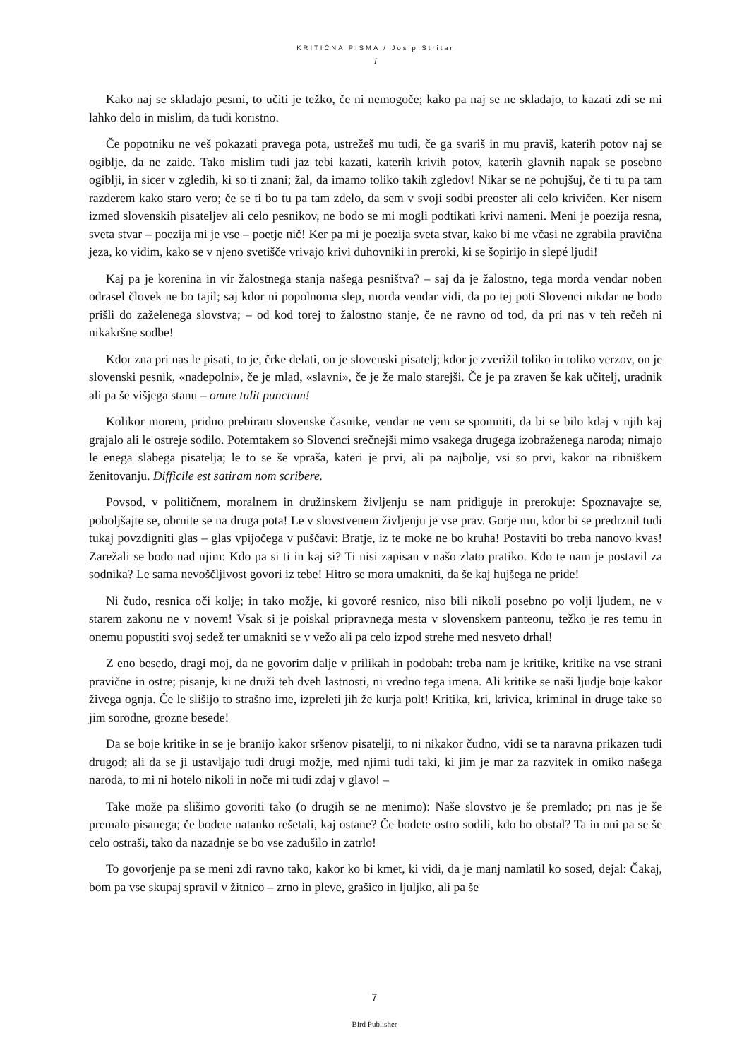KRITIČNA PISMA / Josip Stritar
I
Kako naj se skladajo pesmi, to učiti je težko, če ni nemogoče; kako pa naj se ne skladajo, to kazati zdi se mi lahko delo in mislim, da tudi koristno.
Če popotniku ne veš pokazati pravega pota, ustrežeš mu tudi, če ga svariš in mu praviš, katerih potov naj se ogiblje, da ne zaide. Tako mislim tudi jaz tebi kazati, katerih krivih potov, katerih glavnih napak se posebno ogiblji, in sicer v zgledih, ki so ti znani; žal, da imamo toliko takih zgledov! Nikar se ne pohujšuj, če ti tu pa tam razderem kako staro vero; če se ti bo tu pa tam zdelo, da sem v svoji sodbi preoster ali celo krivičen. Ker nisem izmed slovenskih pisateljev ali celo pesnikov, ne bodo se mi mogli podtikati krivi nameni. Meni je poezija resna, sveta stvar – poezija mi je vse – poetje nič! Ker pa mi je poezija sveta stvar, kako bi me včasi ne zgrabila pravična jeza, ko vidim, kako se v njeno svetišče vrivajo krivi duhovniki in preroki, ki se šopirijo in slepé ljudi!
Kaj pa je korenina in vir žalostnega stanja našega pesništva? – saj da je žalostno, tega morda vendar noben odrasel človek ne bo tajil; saj kdor ni popolnoma slep, morda vendar vidi, da po tej poti Slovenci nikdar ne bodo prišli do zaželenega slovstva; – od kod torej to žalostno stanje, če ne ravno od tod, da pri nas v teh rečeh ni nikakršne sodbe!
Kdor zna pri nas le pisati, to je, črke delati, on je slovenski pisatelj; kdor je zverižil toliko in toliko verzov, on je slovenski pesnik, «nadepolni», če je mlad, «slavni», če je že malo starejši. Če je pa zraven še kak učitelj, uradnik ali pa še višjega stanu – omne tulit punctum!
Kolikor morem, pridno prebiram slovenske časnike, vendar ne vem se spomniti, da bi se bilo kdaj v njih kaj grajalo ali le ostreje sodilo. Potemtakem so Slovenci srečnejši mimo vsakega drugega izobraženega naroda; nimajo le enega slabega pisatelja; le to se še vpraša, kateri je prvi, ali pa najbolje, vsi so prvi, kakor na ribniškem ženitovanju. Difficile est satiram nom scribere.
Povsod, v političnem, moralnem in družinskem življenju se nam pridiguje in prerokuje: Spoznavajte se, poboljšajte se, obrnite se na druga pota! Le v slovstvenem življenju je vse prav. Gorje mu, kdor bi se predrznil tudi tukaj povzdigniti glas – glas vpijočega v puščavi: Bratje, iz te moke ne bo kruha! Postaviti bo treba nanovo kvas! Zarežali se bodo nad njim: Kdo pa si ti in kaj si? Ti nisi zapisan v našo zlato pratiko. Kdo te nam je postavil za sodnika? Le sama nevoščljivost govori iz tebe! Hitro se mora umakniti, da še kaj hujšega ne pride!
Ni čudo, resnica oči kolje; in tako možje, ki govoré resnico, niso bili nikoli posebno po volji ljudem, ne v starem zakonu ne v novem! Vsak si je poiskal pripravnega mesta v slovenskem panteonu, težko je res temu in onemu popustiti svoj sedež ter umakniti se v vežo ali pa celo izpod strehe med nesveto drhal!
Z eno besedo, dragi moj, da ne govorim dalje v prilikah in podobah: treba nam je kritike, kritike na vse strani pravične in ostre; pisanje, ki ne druži teh dveh lastnosti, ni vredno tega imena. Ali kritike se naši ljudje boje kakor živega ognja. Če le slišijo to strašno ime, izpreleti jih že kurja polt! Kritika, kri, krivica, kriminal in druge take so jim sorodne, grozne besede!
Da se boje kritike in se je branijo kakor sršenov pisatelji, to ni nikakor čudno, vidi se ta naravna prikazen tudi drugod; ali da se ji ustavljajo tudi drugi možje, med njimi tudi taki, ki jim je mar za razvitek in omiko našega naroda, to mi ni hotelo nikoli in noče mi tudi zdaj v glavo! –
Take može pa slišimo govoriti tako (o drugih se ne menimo): Naše slovstvo je še premlado; pri nas je še premalo pisanega; če bodete natanko rešetali, kaj ostane? Če bodete ostro sodili, kdo bo obstal? Ta in oni pa se še celo ostraši, tako da nazadnje se bo vse zadušilo in zatrlo!
To govorjenje pa se meni zdi ravno tako, kakor ko bi kmet, ki vidi, da je manj namlatil ko sosed, dejal: Čakaj, bom pa vse skupaj spravil v žitnico – zrno in pleve, grašico in ljuljko, ali pa še
7
Bird Publisher